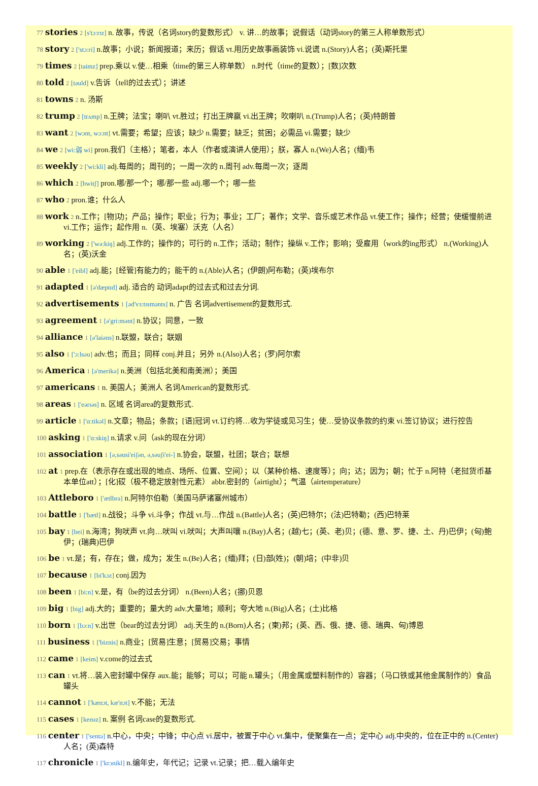77 stories 2 [s'tɔ:rɪz] n. 故事，传说（名词story的复数形式） v. 讲…的故事；说假话（动词story的第三人称单数形式）
78 story 2 ['stɔ:ri] n.故事；小说；新闻报道；来历；假话 vt.用历史故事画装饰 vi.说谎 n.(Story)人名；(英)斯托里
79 times 2 [taimz] prep.乘以 v.使…相乘（time的第三人称单数） n.时代（time的复数）；[数]次数
80 told 2 [təuld] v.告诉（tell的过去式）；讲述
81 towns 2 n. 汤斯
82 trump 2 [trʌmp] n.王牌；法宝；喇叭 vt.胜过；打出王牌赢 vi.出王牌；吹喇叭 n.(Trump)人名；(英)特朗普
83 want 2 [wɔnt, wɔ:nt] vt.需要；希望；应该；缺少 n.需要；缺乏；贫困；必需品 vi.需要；缺少
84 we 2 [wi:弱 wi] pron.我们（主格）；笔者，本人（作者或演讲人使用）；朕，寡人 n.(We)人名；(缅)韦
85 weekly 2 ['wi:kli] adj.每周的；周刊的；一周一次的 n.周刊 adv.每周一次；逐周
86 which 2 [hwitʃ] pron.哪/那一个；哪/那一些 adj.哪一个；哪一些
87 who 2 pron.谁；什么人
88 work 2 n.工作；[物]功；产品；操作；职业；行为；事业；工厂；著作；文学、音乐或艺术作品 vt.使工作；操作；经营；使缓慢前进 vi.工作；运作；起作用 n.（英、埃塞）沃克（人名）
89 working 2 ['wə:kiŋ] adj.工作的；操作的；可行的 n.工作；活动；制作；操纵 v.工作；影响；受雇用（work的ing形式） n.(Working)人名；(英)沃金
90 able 1 ['eibl] adj.能；[经管]有能力的；能干的 n.(Able)人名；(伊朗)阿布勒；(英)埃布尔
91 adapted 1 [ə'dæptɪd] adj. 适合的 动词adapt的过去式和过去分词.
92 advertisements 1 [əd'vɜ:tɪsmənts] n. 广告 名词advertisement的复数形式.
93 agreement 1 [ə'gri:mənt] n.协议；同意，一致
94 alliance 1 [ə'laiəns] n.联盟，联合；联姻
95 also 1 ['ɔ:lsəu] adv.也；而且；同样 conj.并且；另外 n.(Also)人名；(罗)阿尔索
96 America 1 [ə'merikə] n.美洲（包括北美和南美洲）；美国
97 americans 1 n. 美国人；美洲人 名词American的复数形式.
98 areas 1 ['eərɪəs] n. 区域 名词area的复数形式.
99 article 1 ['ɑ:tikəl] n.文章；物品；条款；[语]冠词 vt.订约将…收为学徒或见习生；使…受协议条款的约束 vi.签订协议；进行控告
100 asking 1 ['ɑ:skiŋ] n.请求 v.问（ask的现在分词）
101 association 1 [ə,səusi'eiʃən, ə,səuʃi'ei-] n.协会，联盟，社团；联合；联想
102 at 1 prep.在（表示存在或出现的地点、场所、位置、空间）；以（某种价格、速度等）；向；达；因为；朝；忙于 n.阿特（老挝货币基本单位att）；[化]砹（极不稳定放射性元素） abbr.密封的（airtight）；气温（airtemperature）
103 Attleboro 1 ['ætlbrə] n.阿特尔伯勒（美国马萨诸塞州城市）
104 battle 1 ['bætl] n.战役；斗争 vi.斗争；作战 vt.与…作战 n.(Battle)人名；(英)巴特尔；(法)巴特勒；(西)巴特莱
105 bay 1 [bei] n.海湾；狗吠声 vt.向…吠叫 vi.吠叫；大声叫嚷 n.(Bay)人名；(越)七；(英、老)贝；(德、意、罗、捷、土、丹)巴伊；(匈)鲍伊；(瑞典)巴伊
106 be 1 vt.是；有，存在；做，成为；发生 n.(Be)人名；(缅)拜；(日)部(姓)；(朝)培；(中非)贝
107 because 1 [bi'kɔz] conj.因为
108 been 1 [bi:n] v.是，有（be的过去分词） n.(Been)人名；(挪)贝恩
109 big 1 [big] adj.大的；重要的；量大的 adv.大量地；顺利；夸大地 n.(Big)人名；(土)比格
110 born 1 [bɔ:n] v.出世（bear的过去分词） adj.天生的 n.(Born)人名；(柬)邦；(英、西、俄、捷、德、瑞典、匈)博恩
111 business 1 ['biznis] n.商业；[贸易]生意；[贸易]交易；事情
112 came 1 [keim] v.come的过去式
113 can 1 vt.将…装入密封罐中保存 aux.能；能够；可以；可能 n.罐头；（用金属或塑料制作的）容器；（马口铁或其他金属制作的）食品罐头
114 cannot 1 ['kænɔt, kæ'nɔt] v.不能；无法
115 cases 1 [keɪsɪz] n. 案例 名词case的复数形式.
116 center 1 ['sentə] n.中心，中央；中锋；中心点 vi.居中，被置于中心 vt.集中，使聚集在一点；定中心 adj.中央的，位在正中的 n.(Center)人名；(英)森特
117 chronicle 1 ['krɔnikl] n.编年史，年代记；记录 vt.记录；把…载入编年史